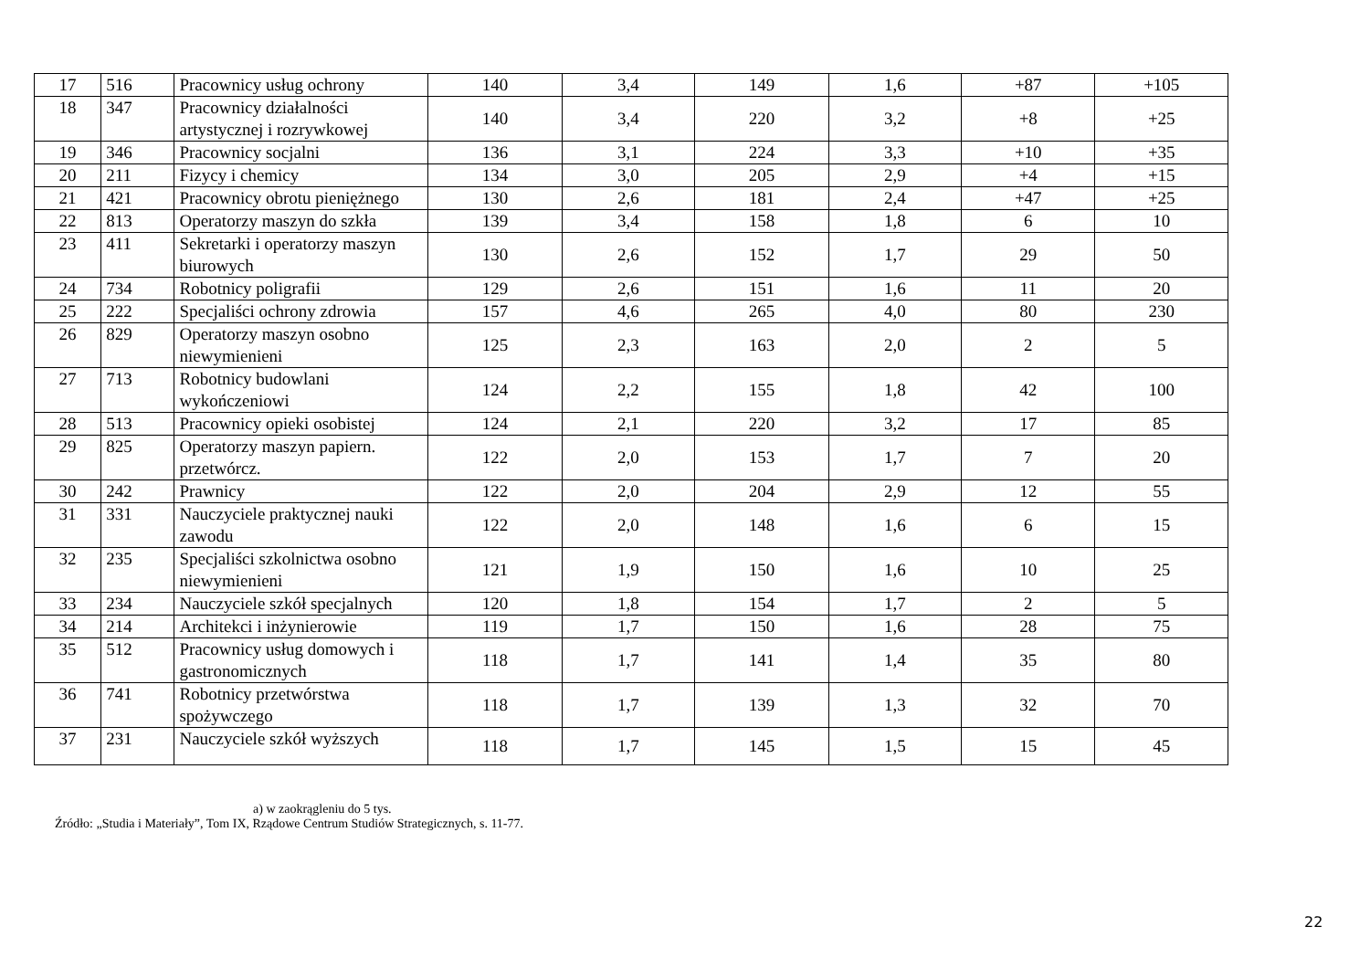| 17 | 516 | Pracownicy usług ochrony | 140 | 3,4 | 149 | 1,6 | +87 | +105 |
| 18 | 347 | Pracownicy działalności artystycznej i rozrywkowej | 140 | 3,4 | 220 | 3,2 | +8 | +25 |
| 19 | 346 | Pracownicy socjalni | 136 | 3,1 | 224 | 3,3 | +10 | +35 |
| 20 | 211 | Fizycy i chemicy | 134 | 3,0 | 205 | 2,9 | +4 | +15 |
| 21 | 421 | Pracownicy obrotu pieniężnego | 130 | 2,6 | 181 | 2,4 | +47 | +25 |
| 22 | 813 | Operatorzy maszyn do szkła | 139 | 3,4 | 158 | 1,8 | 6 | 10 |
| 23 | 411 | Sekretarki i operatorzy maszyn biurowych | 130 | 2,6 | 152 | 1,7 | 29 | 50 |
| 24 | 734 | Robotnicy poligrafii | 129 | 2,6 | 151 | 1,6 | 11 | 20 |
| 25 | 222 | Specjaliści ochrony zdrowia | 157 | 4,6 | 265 | 4,0 | 80 | 230 |
| 26 | 829 | Operatorzy maszyn osobno niewymienieni | 125 | 2,3 | 163 | 2,0 | 2 | 5 |
| 27 | 713 | Robotnicy budowlani wykończeniowi | 124 | 2,2 | 155 | 1,8 | 42 | 100 |
| 28 | 513 | Pracownicy opieki osobistej | 124 | 2,1 | 220 | 3,2 | 17 | 85 |
| 29 | 825 | Operatorzy maszyn papiern. przetwórcz. | 122 | 2,0 | 153 | 1,7 | 7 | 20 |
| 30 | 242 | Prawnicy | 122 | 2,0 | 204 | 2,9 | 12 | 55 |
| 31 | 331 | Nauczyciele praktycznej nauki zawodu | 122 | 2,0 | 148 | 1,6 | 6 | 15 |
| 32 | 235 | Specjaliści szkolnictwa osobno niewymienieni | 121 | 1,9 | 150 | 1,6 | 10 | 25 |
| 33 | 234 | Nauczyciele szkół specjalnych | 120 | 1,8 | 154 | 1,7 | 2 | 5 |
| 34 | 214 | Architekci i inżynierowie | 119 | 1,7 | 150 | 1,6 | 28 | 75 |
| 35 | 512 | Pracownicy usług domowych i gastronomicznych | 118 | 1,7 | 141 | 1,4 | 35 | 80 |
| 36 | 741 | Robotnicy przetwórstwa spożywczego | 118 | 1,7 | 139 | 1,3 | 32 | 70 |
| 37 | 231 | Nauczyciele szkół wyższych | 118 | 1,7 | 145 | 1,5 | 15 | 45 |
a) w zaokrągleniu do 5 tys.
Źródło: „Studia i Materiały”, Tom IX, Rządowe Centrum Studiów Strategicznych, s. 11-77.
22